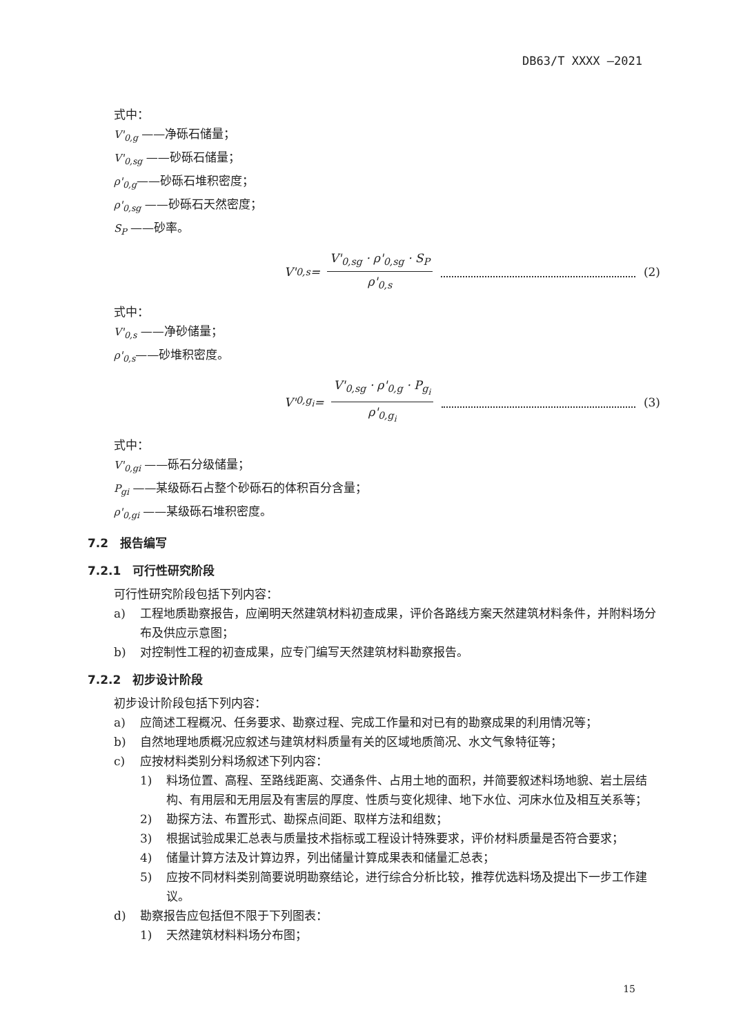DB63/T XXXX —2021
式中：
V'<sub>0,g</sub> ——净砾石储量；
V'<sub>0,sg</sub> ——砂砾石储量；
ρ'<sub>0,g</sub>——砂砾石堆积密度；
ρ'<sub>0,sg</sub> ——砂砾石天然密度；
S<sub>P</sub> ——砂率。
V'<sub>0,s</sub> =
V'<sub>0,sg</sub> · ρ'<sub>0,sg</sub> · S<sub>P</sub>
ρ'<sub>0,s</sub>
(2)
式中：
V'<sub>0,s</sub> ——净砂储量；
ρ'<sub>0,s</sub>——砂堆积密度。
V'<sub>0,g<sub>i</sub></sub> =
V'<sub>0,sg</sub> · ρ'<sub>0,g</sub> · P<sub>g<sub>i</sub></sub>
ρ'<sub>0,g<sub>i</sub></sub>
(3)
式中：
V'<sub>0,gi</sub> ——砾石分级储量；
P<sub>gi</sub> ——某级砾石占整个砂砾石的体积百分含量；
ρ'<sub>0,gi</sub> ——某级砾石堆积密度。
7.2　报告编写
7.2.1　可行性研究阶段
可行性研究阶段包括下列内容：
a) 工程地质勘察报告，应阐明天然建筑材料初查成果，评价各路线方案天然建筑材料条件，并附料场分布及供应示意图；
b) 对控制性工程的初查成果，应专门编写天然建筑材料勘察报告。
7.2.2　初步设计阶段
初步设计阶段包括下列内容：
a) 应简述工程概况、任务要求、勘察过程、完成工作量和对已有的勘察成果的利用情况等；
b) 自然地理地质概况应叙述与建筑材料质量有关的区域地质简况、水文气象特征等；
c) 应按材料类别分料场叙述下列内容：
1) 料场位置、高程、至路线距离、交通条件、占用土地的面积，并简要叙述料场地貌、岩土层结构、有用层和无用层及有害层的厚度、性质与变化规律、地下水位、河床水位及相互关系等；
2) 勘探方法、布置形式、勘探点间距、取样方法和组数；
3) 根据试验成果汇总表与质量技术指标或工程设计特殊要求，评价材料质量是否符合要求；
4) 储量计算方法及计算边界，列出储量计算成果表和储量汇总表；
5) 应按不同材料类别简要说明勘察结论，进行综合分析比较，推荐优选料场及提出下一步工作建议。
d) 勘察报告应包括但不限于下列图表：
1) 天然建筑材料料场分布图；
15